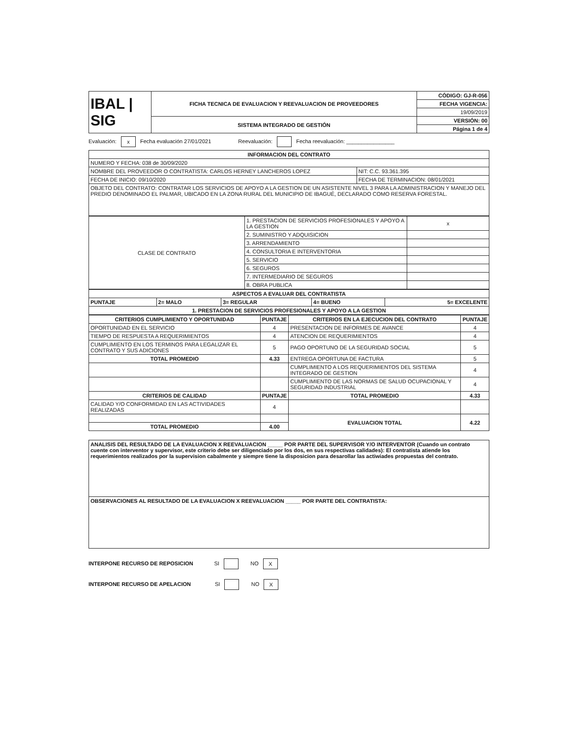| IBAL / SIG | FICHA TECNICA DE EVALUACION Y REEVALUACION DE PROVEEDORES | CÓDIGO: GJ-R-056 |
| | | FECHA VIGENCIA: |
| | | 19/09/2019 |
| | SISTEMA INTEGRADO DE GESTIÓN | VERSIÓN: 00 |
| | | Página 1 de 4 |
Evaluación: x Fecha evaluación 27/01/2021 Reevaluación: Fecha reevaluación: ________________
| INFORMACION DEL CONTRATO | |
| --- | --- |
| NUMERO Y FECHA: 038 de 30/09/2020 | |
| NOMBRE DEL PROVEEDOR O CONTRATISTA: CARLOS HERNEY LANCHEROS LOPEZ | NIT: C.C. 93.361.395 |
| FECHA DE INICIO: 09/10/2020 | FECHA DE TERMINACION: 08/01/2021 |
| OBJETO DEL CONTRATO: CONTRATAR LOS SERVICIOS DE APOYO A LA GESTION DE UN ASISTENTE NIVEL 3 PARA LA ADMINISTRACION Y MANEJO DEL PREDIO DENOMINADO EL PALMAR, UBICADO EN LA ZONA RURAL DEL MUNICIPIO DE IBAGUÉ, DECLARADO COMO RESERVA FORESTAL. | |
| CLASE DE CONTRATO | 1. PRESTACION DE SERVICIOS PROFESIONALES Y APOYO A LA GESTION | x |
| | 2. SUMINISTRO Y ADQUISICION | |
| | 3. ARRENDAMIENTO | |
| | 4. CONSULTORIA E INTERVENTORIA | |
| | 5. SERVICIO | |
| | 6. SEGUROS | |
| | 7. INTERMEDIARIO DE SEGUROS | |
| | 8. OBRA PUBLICA | |
| ASPECTOS A EVALUAR DEL CONTRATISTA | | | | |
| --- | --- | --- | --- | --- |
| PUNTAJE | 2= MALO | 3= REGULAR | 4= BUENO | 5= EXCELENTE |
| 1. PRESTACION DE SERVICIOS PROFESIONALES Y APOYO A LA GESTION | | | | |
| CRITERIOS CUMPLIMIENTO Y OPORTUNIDAD | PUNTAJE | CRITERIOS EN LA EJECUCION DEL CONTRATO | PUNTAJE |
| --- | --- | --- | --- |
| OPORTUNIDAD EN EL SERVICIO | 4 | PRESENTACION DE INFORMES DE AVANCE | 4 |
| TIEMPO DE RESPUESTA A REQUERIMIENTOS | 4 | ATENCION DE REQUERIMIENTOS | 4 |
| CUMPLIMIENTO EN LOS TERMINOS PARA LEGALIZAR EL CONTRATO Y SUS ADICIONES | 5 | PAGO OPORTUNO DE LA SEGURIDAD SOCIAL | 5 |
| TOTAL PROMEDIO | 4.33 | ENTREGA OPORTUNA DE FACTURA | 5 |
| | | CUMPLIMIENTO A LOS REQUERIMIENTOS DEL SISTEMA INTEGRADO DE GESTION | 4 |
| | | CUMPLIMIENTO DE LAS NORMAS DE SALUD OCUPACIONAL Y SEGURIDAD INDUSTRIAL | 4 |
| CRITERIOS DE CALIDAD | PUNTAJE | TOTAL PROMEDIO | 4.33 |
| CALIDAD Y/O CONFORMIDAD EN LAS ACTIVIDADES REALIZADAS | 4 | | |
| | | EVALUACION TOTAL | 4.22 |
| TOTAL PROMEDIO | 4.00 | | |
| ANALISIS DEL RESULTADO DE LA EVALUACION X REEVALUACION _____ POR PARTE DEL SUPERVISOR Y/O INTERVENTOR (Cuando un contrato cuente con interventor y supervisor, este criterio debe ser diligenciado por los dos, en sus respectivas calidades): El contratista atiende los requerimientos realizados por la supervision cabalmente y siempre tiene la disposicion para desarollar las actiwiades propuestas del contrato. |
| OBSERVACIONES AL RESULTADO DE LA EVALUACION X REEVALUACION _____ POR PARTE DEL CONTRATISTA: |
INTERPONE RECURSO DE REPOSICION SI NO X
INTERPONE RECURSO DE APELACION SI NO X